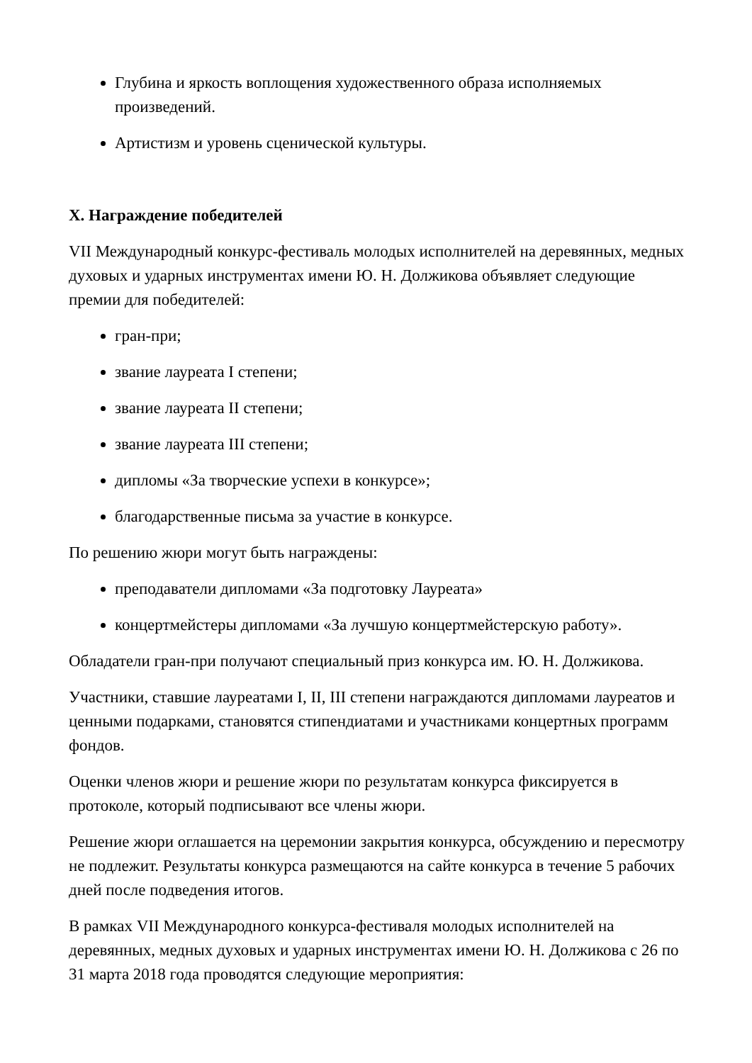Глубина и яркость воплощения художественного образа исполняемых произведений.
Артистизм и уровень сценической культуры.
X. Награждение победителей
VII Международный конкурс-фестиваль молодых исполнителей на деревянных, медных духовых и ударных инструментах имени Ю. Н. Должикова объявляет следующие премии для победителей:
гран-при;
звание лауреата I степени;
звание лауреата II степени;
звание лауреата III степени;
дипломы «За творческие успехи в конкурсе»;
благодарственные письма за участие в конкурсе.
По решению жюри могут быть награждены:
преподаватели дипломами «За подготовку Лауреата»
концертмейстеры дипломами «За лучшую концертмейстерскую работу».
Обладатели гран-при получают специальный приз конкурса им. Ю. Н. Должикова.
Участники, ставшие лауреатами I, II, III степени награждаются дипломами лауреатов и ценными подарками, становятся стипендиатами и участниками концертных программ фондов.
Оценки членов жюри и решение жюри по результатам конкурса фиксируется в протоколе, который подписывают все члены жюри.
Решение жюри оглашается на церемонии закрытия конкурса, обсуждению и пересмотру не подлежит. Результаты конкурса размещаются на сайте конкурса в течение 5 рабочих дней после подведения итогов.
В рамках VII Международного конкурса-фестиваля молодых исполнителей на деревянных, медных духовых и ударных инструментах имени Ю. Н. Должикова с 26 по 31 марта 2018 года проводятся следующие мероприятия: